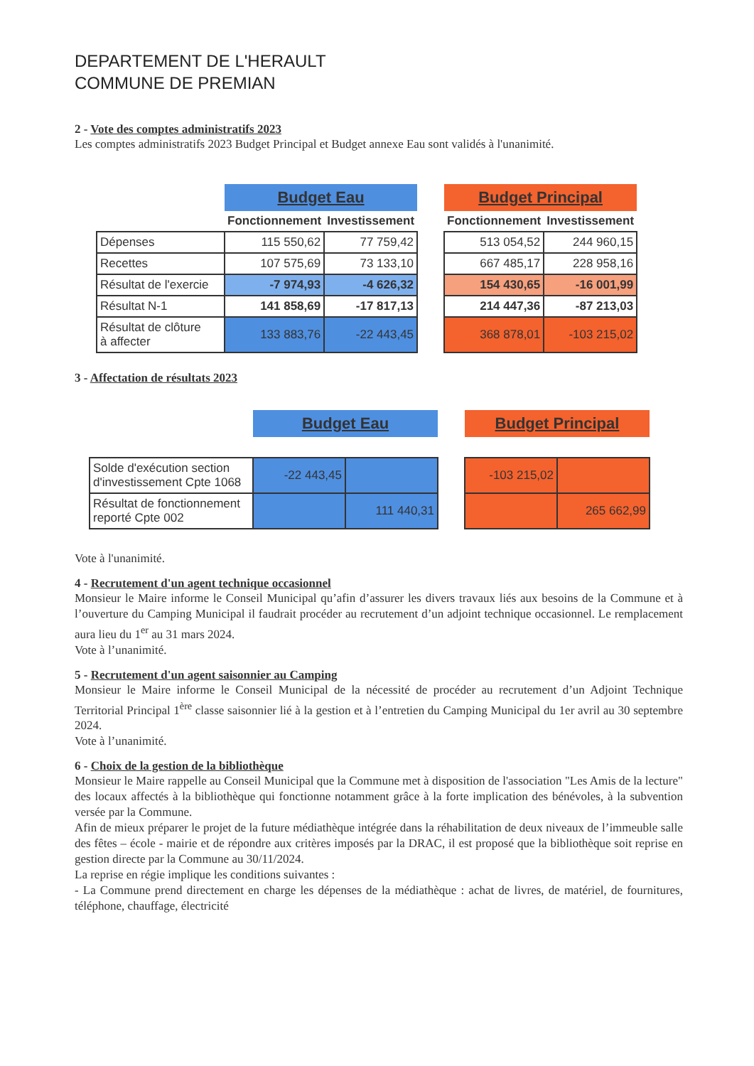DEPARTEMENT DE L'HERAULT
COMMUNE DE PREMIAN
2 - Vote des comptes administratifs 2023
Les comptes administratifs 2023 Budget Principal et Budget annexe Eau sont validés à l'unanimité.
| | Budget Eau | | | Budget Principal | |
| | Fonctionnement | Investissement | | Fonctionnement | Investissement |
| Dépenses | 115 550,62 | 77 759,42 | | 513 054,52 | 244 960,15 |
| Recettes | 107 575,69 | 73 133,10 | | 667 485,17 | 228 958,16 |
| Résultat de l'exercie | -7 974,93 | -4 626,32 | | 154 430,65 | -16 001,99 |
| Résultat N-1 | 141 858,69 | -17 817,13 | | 214 447,36 | -87 213,03 |
| Résultat de clôture à affecter | 133 883,76 | -22 443,45 | | 368 878,01 | -103 215,02 |
3 - Affectation de résultats 2023
| | Budget Eau | | | Budget Principal | |
| Solde d'exécution section d'investissement Cpte 1068 | -22 443,45 | | | -103 215,02 | |
| Résultat de fonctionnement reporté Cpte 002 | | 111 440,31 | | | 265 662,99 |
Vote à l'unanimité.
4 - Recrutement d'un agent technique occasionnel
Monsieur le Maire informe le Conseil Municipal qu’afin d’assurer les divers travaux liés aux besoins de la Commune et à l’ouverture du Camping Municipal il faudrait procéder au recrutement d’un adjoint technique occasionnel. Le remplacement aura lieu du 1<sup>er</sup> au 31 mars 2024.
Vote à l’unanimité.
5 - Recrutement d'un agent saisonnier au Camping
Monsieur le Maire informe le Conseil Municipal de la nécessité de procéder au recrutement d’un Adjoint Technique Territorial Principal 1<sup>ère</sup> classe saisonnier lié à la gestion et à l’entretien du Camping Municipal du 1er avril au 30 septembre 2024.
Vote à l’unanimité.
6 - Choix de la gestion de la bibliothèque
Monsieur le Maire rappelle au Conseil Municipal que la Commune met à disposition de l'association "Les Amis de la lecture" des locaux affectés à la bibliothèque qui fonctionne notamment grâce à la forte implication des bénévoles, à la subvention versée par la Commune.
Afin de mieux préparer le projet de la future médiathèque intégrée dans la réhabilitation de deux niveaux de l’immeuble salle des fêtes – école - mairie et de répondre aux critères imposés par la DRAC, il est proposé que la bibliothèque soit reprise en gestion directe par la Commune au 30/11/2024.
La reprise en régie implique les conditions suivantes :
- La Commune prend directement en charge les dépenses de la médiathèque : achat de livres, de matériel, de fournitures, téléphone, chauffage, électricité